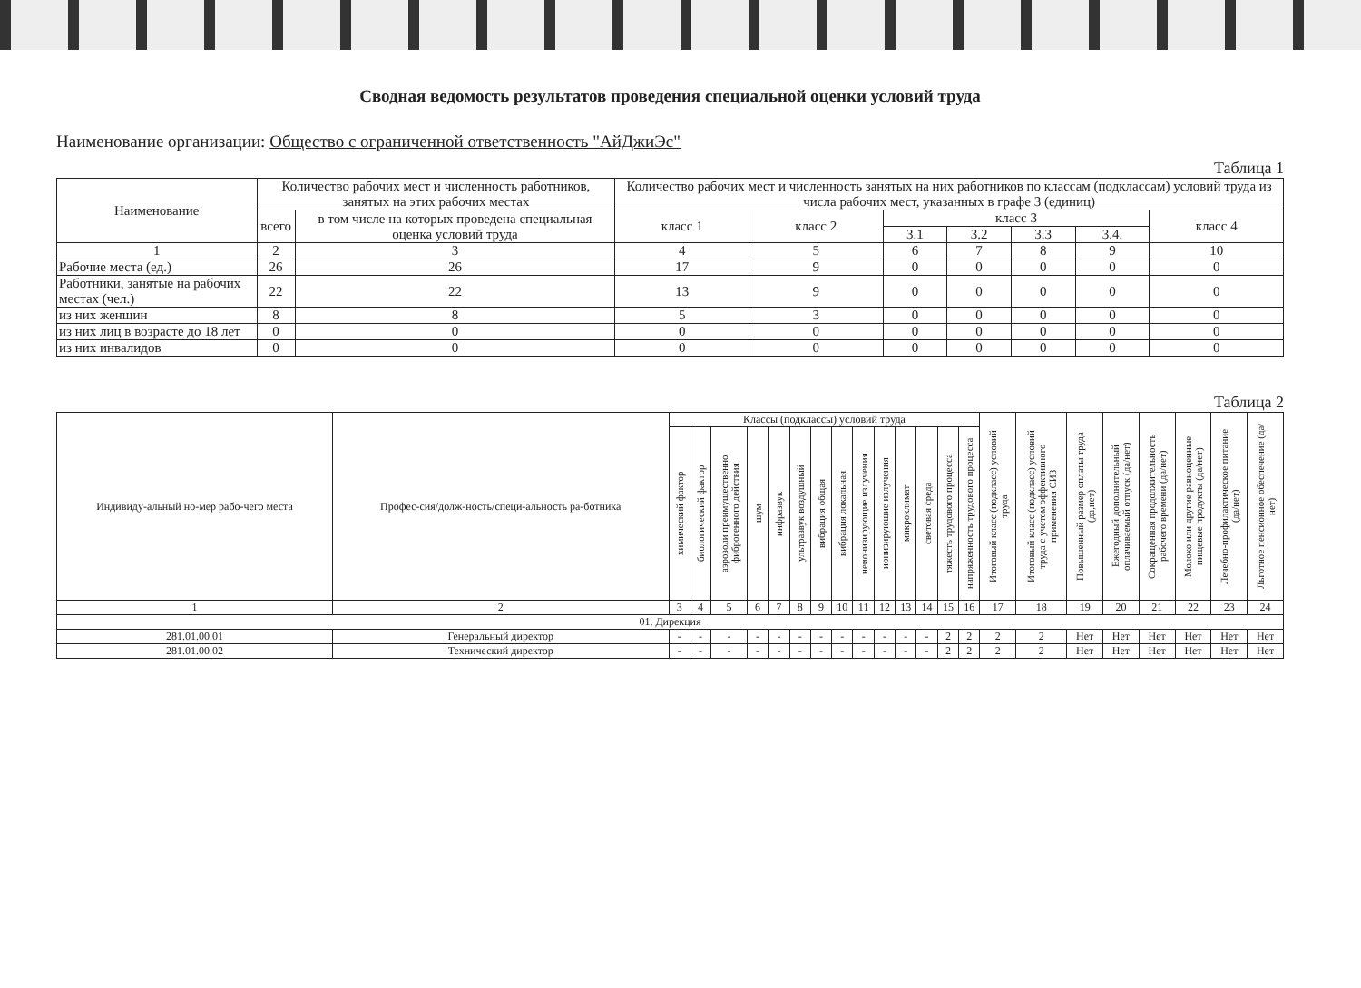Сводная ведомость результатов проведения специальной оценки условий труда
Наименование организации: Общество с ограниченной ответственность "АйДжиЭс"
Таблица 1
| Наименование | Количество рабочих мест и численность работников, занятых на этих рабочих местах | | Количество рабочих мест и численность занятых на них работников по классам (подклассам) условий труда из числа рабочих мест, указанных в графе 3 (единиц) | | | | | | |
| --- | --- | --- | --- | --- | --- | --- | --- | --- | --- |
| | всего | в том числе на которых проведена специальная оценка условий труда | класс 1 | класс 2 | класс 3 | | | | класс 4 |
| | | | | | 3.1 | 3.2 | 3.3 | 3.4. | |
| 1 | 2 | 3 | 4 | 5 | 6 | 7 | 8 | 9 | 10 |
| Рабочие места (ед.) | 26 | 26 | 17 | 9 | 0 | 0 | 0 | 0 | 0 |
| Работники, занятые на рабочих местах (чел.) | 22 | 22 | 13 | 9 | 0 | 0 | 0 | 0 | 0 |
| из них женщин | 8 | 8 | 5 | 3 | 0 | 0 | 0 | 0 | 0 |
| из них лиц в возрасте до 18 лет | 0 | 0 | 0 | 0 | 0 | 0 | 0 | 0 | 0 |
| из них инвалидов | 0 | 0 | 0 | 0 | 0 | 0 | 0 | 0 | 0 |
Таблица 2
| Индивиду-альный но-мер рабо-чего места | Профес-сия/долж-ность/специ-альность ра-ботника | Классы (подклассы) условий труда | | | | | | | | | | | | | | Итоговый класс (подкласс) условий труда | Итоговый класс (подкласс) условий труда с учетом эффективного применения СИЗ | Повышенный размер оплаты труда (да,нет) | Ежегодный дополнительный оплачиваемый отпуск (да/нет) | Сокращенная продолжительность рабочего времени (да/нет) | Молоко или другие равноценные пищевые продукты (да/нет) | Лечебно-профилактическое питание (да/нет) | Льготное пенсионное обеспечение (да/нет) |
| --- | --- | --- | --- | --- | --- | --- | --- | --- | --- | --- | --- | --- | --- | --- | --- | --- | --- | --- | --- | --- | --- | --- | --- |
| | | химический фактор | биологический фактор | аэрозоли преимущественно фиброгенного действия | шум | инфразвук | ультразвук воздушный | вибрация общая | вибрация локальная | неионизирующие излучения | ионизирующие излучения | микроклимат | световая среда | тяжесть трудового процесса | напряженность трудового процесса | | | | | | | | |
| 1 | 2 | 3 | 4 | 5 | 6 | 7 | 8 | 9 | 10 | 11 | 12 | 13 | 14 | 15 | 16 | 17 | 18 | 19 | 20 | 21 | 22 | 23 | 24 |
| 01. Дирекция | | | | | | | | | | | | | | | | | | | | | | | |
| 281.01.00.01 | Генеральный директор | - | - | - | - | - | - | - | - | - | - | - | - | 2 | 2 | 2 | 2 | Нет | Нет | Нет | Нет | Нет | Нет |
| 281.01.00.02 | Технический директор | - | - | - | - | - | - | - | - | - | - | - | - | 2 | 2 | 2 | 2 | Нет | Нет | Нет | Нет | Нет | Нет |